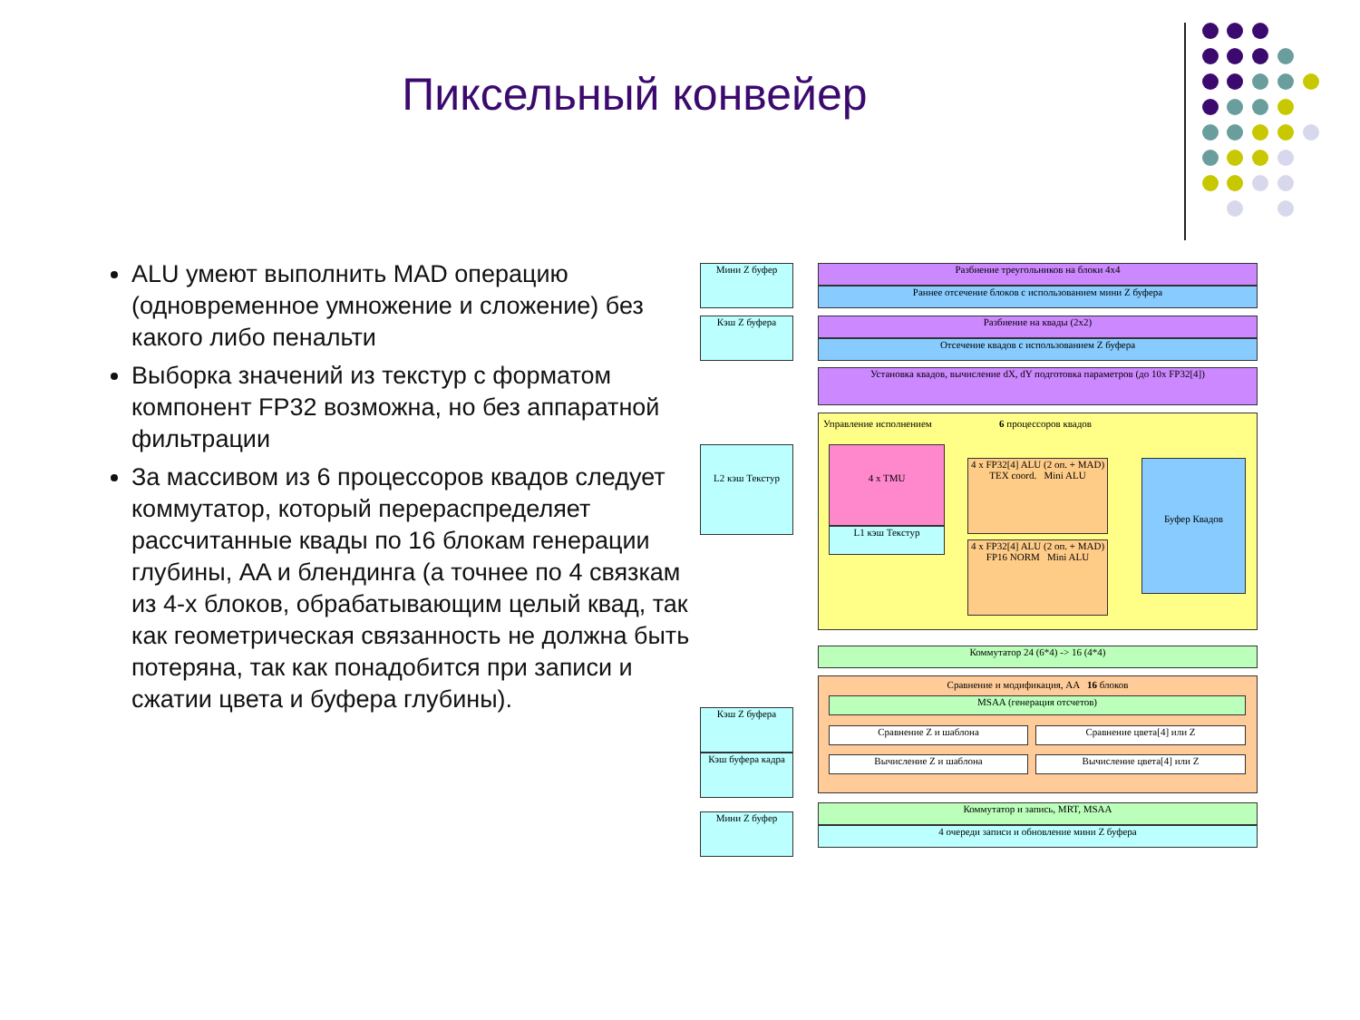Пиксельный конвейер
ALU умеют выполнить MAD операцию (одновременное умножение и сложение) без какого либо пенальти
Выборка значений из текстур с форматом компонент FP32 возможна, но без аппаратной фильтрации
За массивом из 6 процессоров квадов следует коммутатор, который перераспределяет рассчитанные квады по 16 блокам генерации глубины, AA и блендинга (а точнее по 4 связкам из 4-х блоков, обрабатывающим целый квад, так как геометрическая связанность не должна быть потеряна, так как понадобится при записи и сжатии цвета и буфера глубины).
Мини Z буфер Разбиение треугольников на блоки 4x4
Раннее отсечение блоков с использованием мини Z буфера
Кэш Z буфера Разбиение на квады (2x2)
Отсечение квадов с использованием Z буфера
Установка квадов, вычисление dX, dY подготовка параметров (до 10x FP32[4])
Управление исполнением 6 процессоров квадов
L2 кэш Текстур 4 x TMU
L1 кэш Текстур
4 x FP32[4] ALU (2 оп. + MAD)
TEX coord. Mini ALU
4 x FP32[4] ALU (2 оп. + MAD)
FP16 NORM Mini ALU
Буфер Квадов
Коммутатор 24 (6*4) -> 16 (4*4)
Сравнение и модификация, AA 16 блоков
MSAA (генерация отсчетов)
Сравнение Z и шаблона Сравнение цвета[4] или Z
Вычисление Z и шаблона Вычисление цвета[4] или Z
Кэш Z буфера
Кэш буфера кадра
Коммутатор и запись, MRT, MSAA
4 очереди записи и обновление мини Z буфера
Мини Z буфер